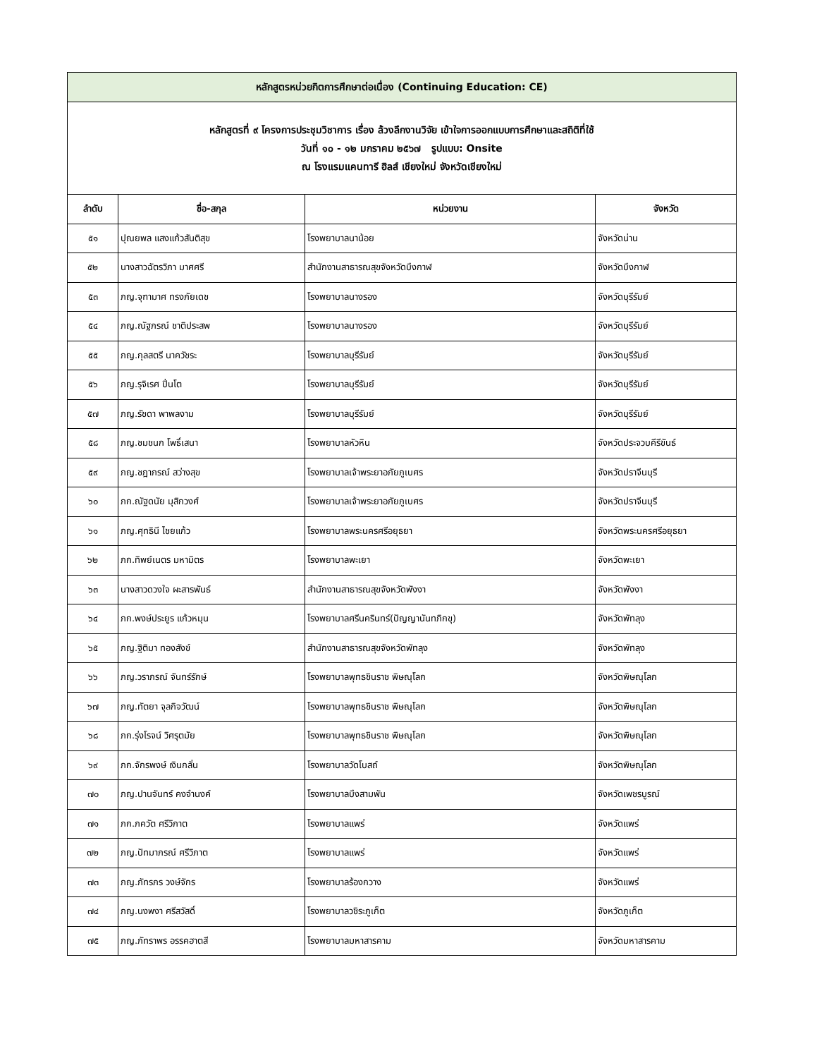| หลักสูตรหน่วยกิตการศึกษาต่อเนื่อง (Continuing Education: CE) | | | |
| หลักสูตรที่ ๙ โครงการประชุมวิชาการ เรื่อง ล้วงลึกงานวิจัย เข้าใจการออกแบบการศึกษาและสถิติที่ใช้ วันที่ ๑๐ - ๑๒ มกราคม ๒๕๖๗ รูปแบบ: Onsite ณ โรงแรมแคนทารี ฮิลส์ เชียงใหม่ จังหวัดเชียงใหม่ | | | |
| ลำดับ | ชื่อ-สกุล | หน่วยงาน | จังหวัด |
| ๕๑ | ปุณยพล แสงแก้วสันติสุข | โรงพยาบาลนาน้อย | จังหวัดน่าน |
| ๕๒ | นางสาวฉัตรวิภา มาศศรี | สำนักงานสาธารณสุขจังหวัดบึงกาฬ | จังหวัดบึงกาฬ |
| ๕๓ | ภญ.จุฑามาศ ทรงภัยเดช | โรงพยาบาลนางรอง | จังหวัดบุรีรัมย์ |
| ๕๔ | ภญ.ณัฐภรณ์ ชาติประสพ | โรงพยาบาลนางรอง | จังหวัดบุรีรัมย์ |
| ๕๕ | ภญ.กุลสตรี นาควัชระ | โรงพยาบาลบุรีรัมย์ | จังหวัดบุรีรัมย์ |
| ๕๖ | ภญ.รุจิเรศ ปิ่นโต | โรงพยาบาลบุรีรัมย์ | จังหวัดบุรีรัมย์ |
| ๕๗ | ภญ.รัชดา พาพลงาม | โรงพยาบาลบุรีรัมย์ | จังหวัดบุรีรัมย์ |
| ๕๘ | ภญ.ชมชนก โพธิ์เสนา | โรงพยาบาลหัวหิน | จังหวัดประจวบคีรีขันธ์ |
| ๕๙ | ภญ.ชฎาภรณ์ สว่างสุข | โรงพยาบาลเจ้าพระยาอภัยภูเบศร | จังหวัดปราจีนบุรี |
| ๖๐ | ภก.ณัฐดนัย มุสิกวงศ์ | โรงพยาบาลเจ้าพระยาอภัยภูเบศร | จังหวัดปราจีนบุรี |
| ๖๑ | ภญ.ศุทธินี ไชยแก้ว | โรงพยาบาลพระนครศรีอยุธยา | จังหวัดพระนครศรีอยุธยา |
| ๖๒ | ภก.ทิพย์เนตร มหามิตร | โรงพยาบาลพะเยา | จังหวัดพะเยา |
| ๖๓ | นางสาวดวงใจ ผะสารพันธ์ | สำนักงานสาธารณสุขจังหวัดพังงา | จังหวัดพังงา |
| ๖๔ | ภก.พงษ์ประยูร แก้วหมุน | โรงพยาบาลศรีนครินทร์(ปัญญานันทภิกขุ) | จังหวัดพัทลุง |
| ๖๕ | ภญ.ฐิติมา ทองสังข์ | สำนักงานสาธารณสุขจังหวัดพัทลุง | จังหวัดพัทลุง |
| ๖๖ | ภญ.วราภรณ์ จันทร์รักษ์ | โรงพยาบาลพุทธชินราช พิษณุโลก | จังหวัดพิษณุโลก |
| ๖๗ | ภญ.ทัตยา จุลกิจวัฒน์ | โรงพยาบาลพุทธชินราช พิษณุโลก | จังหวัดพิษณุโลก |
| ๖๘ | ภก.รุ่งโรจน์ วิศรุตมัย | โรงพยาบาลพุทธชินราช พิษณุโลก | จังหวัดพิษณุโลก |
| ๖๙ | ภก.จักรพงษ์ เงินกลั่น | โรงพยาบาลวัดโบสถ์ | จังหวัดพิษณุโลก |
| ๗๐ | ภญ.ปานจันทร์ คงจำนงค์ | โรงพยาบาลบึงสามพัน | จังหวัดเพชรบูรณ์ |
| ๗๑ | ภก.ภควัต ศรีวิภาต | โรงพยาบาลแพร่ | จังหวัดแพร่ |
| ๗๒ | ภญ.ปัทมาภรณ์ ศรีวิภาต | โรงพยาบาลแพร่ | จังหวัดแพร่ |
| ๗๓ | ภญ.ภัทรภร วงษ์จักร | โรงพยาบาลร้องกวาง | จังหวัดแพร่ |
| ๗๔ | ภญ.นงพงา ศรีสวัสดิ์ | โรงพยาบาลวชิระภูเก็ต | จังหวัดภูเก็ต |
| ๗๕ | ภญ.ภัทราพร อรรคฮาตสี | โรงพยาบาลมหาสารคาม | จังหวัดมหาสารคาม |